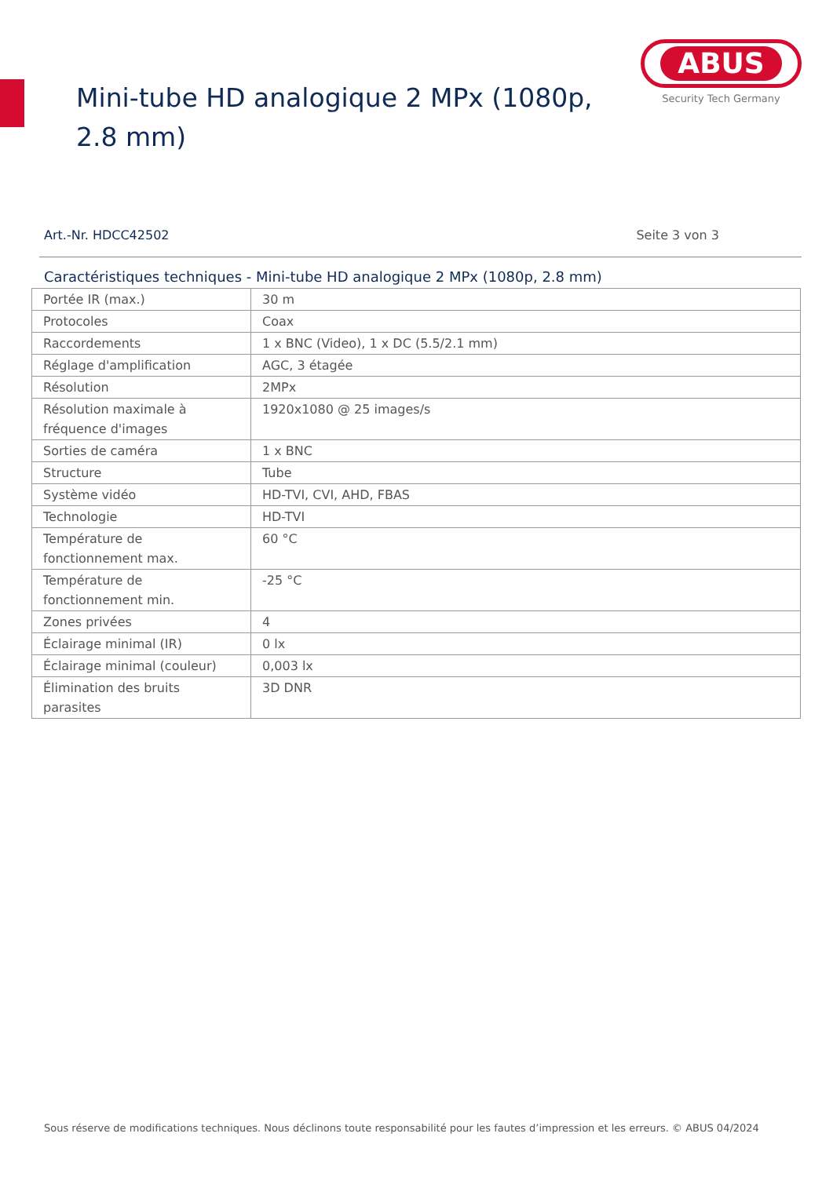Mini-tube HD analogique 2 MPx (1080p, 2.8 mm)
ABUS
Security Tech Germany
Art.-Nr. HDCC42502 Seite 3 von 3
Caractéristiques techniques - Mini-tube HD analogique 2 MPx (1080p, 2.8 mm)
| Portée IR (max.) | 30 m |
| Protocoles | Coax |
| Raccordements | 1 x BNC (Video), 1 x DC (5.5/2.1 mm) |
| Réglage d'amplification | AGC, 3 étagée |
| Résolution | 2MPx |
| Résolution maximale à fréquence d'images | 1920x1080 @ 25 images/s |
| Sorties de caméra | 1 x BNC |
| Structure | Tube |
| Système vidéo | HD-TVI, CVI, AHD, FBAS |
| Technologie | HD-TVI |
| Température de fonctionnement max. | 60 °C |
| Température de fonctionnement min. | -25 °C |
| Zones privées | 4 |
| Éclairage minimal (IR) | 0 lx |
| Éclairage minimal (couleur) | 0,003 lx |
| Élimination des bruits parasites | 3D DNR |
Sous réserve de modifications techniques. Nous déclinons toute responsabilité pour les fautes d’impression et les erreurs. © ABUS 04/2024